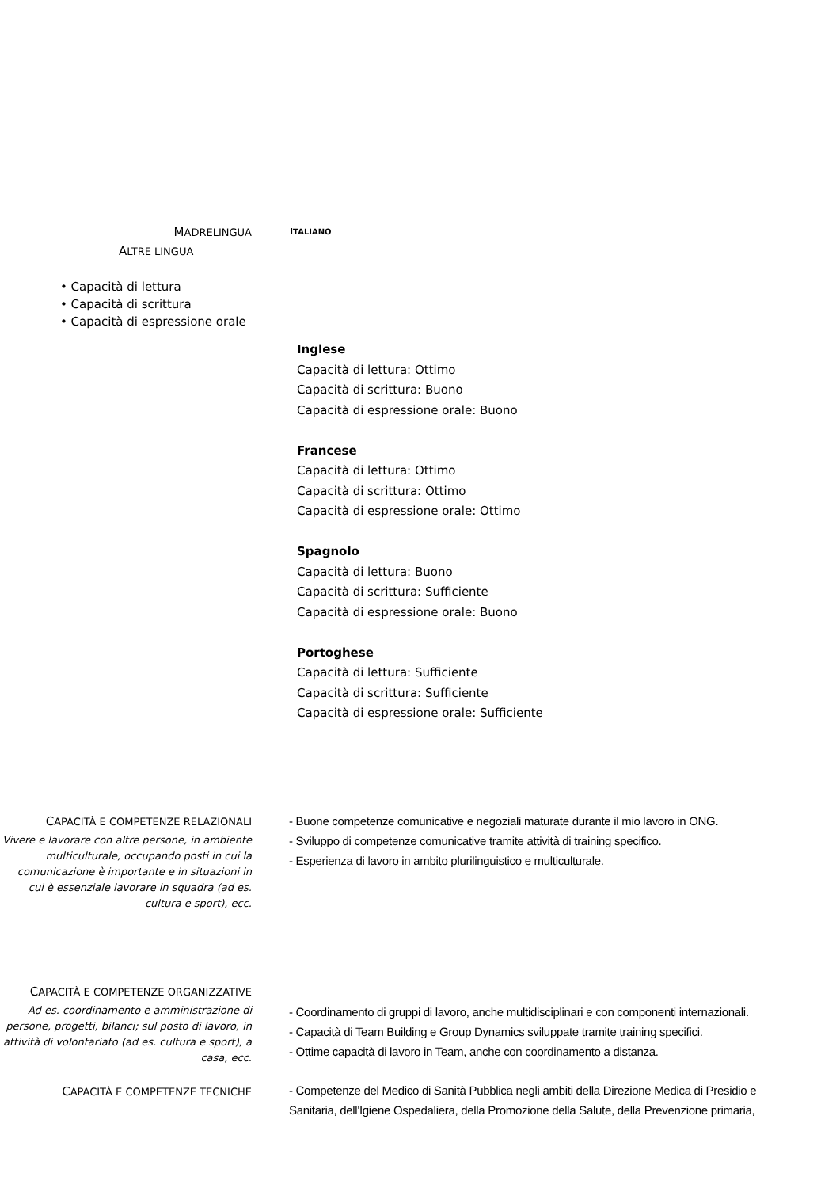MADRELINGUA
ITALIANO
ALTRE LINGUA
• Capacità di lettura
• Capacità di scrittura
• Capacità di espressione orale
Inglese
Capacità di lettura: Ottimo
Capacità di scrittura: Buono
Capacità di espressione orale: Buono
Francese
Capacità di lettura: Ottimo
Capacità di scrittura: Ottimo
Capacità di espressione orale: Ottimo
Spagnolo
Capacità di lettura: Buono
Capacità di scrittura: Sufficiente
Capacità di espressione orale: Buono
Portoghese
Capacità di lettura: Sufficiente
Capacità di scrittura: Sufficiente
Capacità di espressione orale: Sufficiente
CAPACITÀ E COMPETENZE RELAZIONALI
Vivere e lavorare con altre persone, in ambiente multiculturale, occupando posti in cui la comunicazione è importante e in situazioni in cui è essenziale lavorare in squadra (ad es. cultura e sport), ecc.
- Buone competenze comunicative e negoziali maturate durante il mio lavoro in ONG.
- Sviluppo di competenze comunicative tramite attività di training specifico.
- Esperienza di lavoro in ambito plurilinguistico e multiculturale.
CAPACITÀ E COMPETENZE ORGANIZZATIVE
Ad es. coordinamento e amministrazione di persone, progetti, bilanci; sul posto di lavoro, in attività di volontariato (ad es. cultura e sport), a casa, ecc.
- Coordinamento di gruppi di lavoro, anche multidisciplinari e con componenti internazionali.
- Capacità di Team Building e Group Dynamics sviluppate tramite training specifici.
- Ottime capacità di lavoro in Team, anche con coordinamento a distanza.
CAPACITÀ E COMPETENZE TECNICHE
- Competenze del Medico di Sanità Pubblica negli ambiti della Direzione Medica di Presidio e Sanitaria, dell'Igiene Ospedaliera, della Promozione della Salute, della Prevenzione primaria,